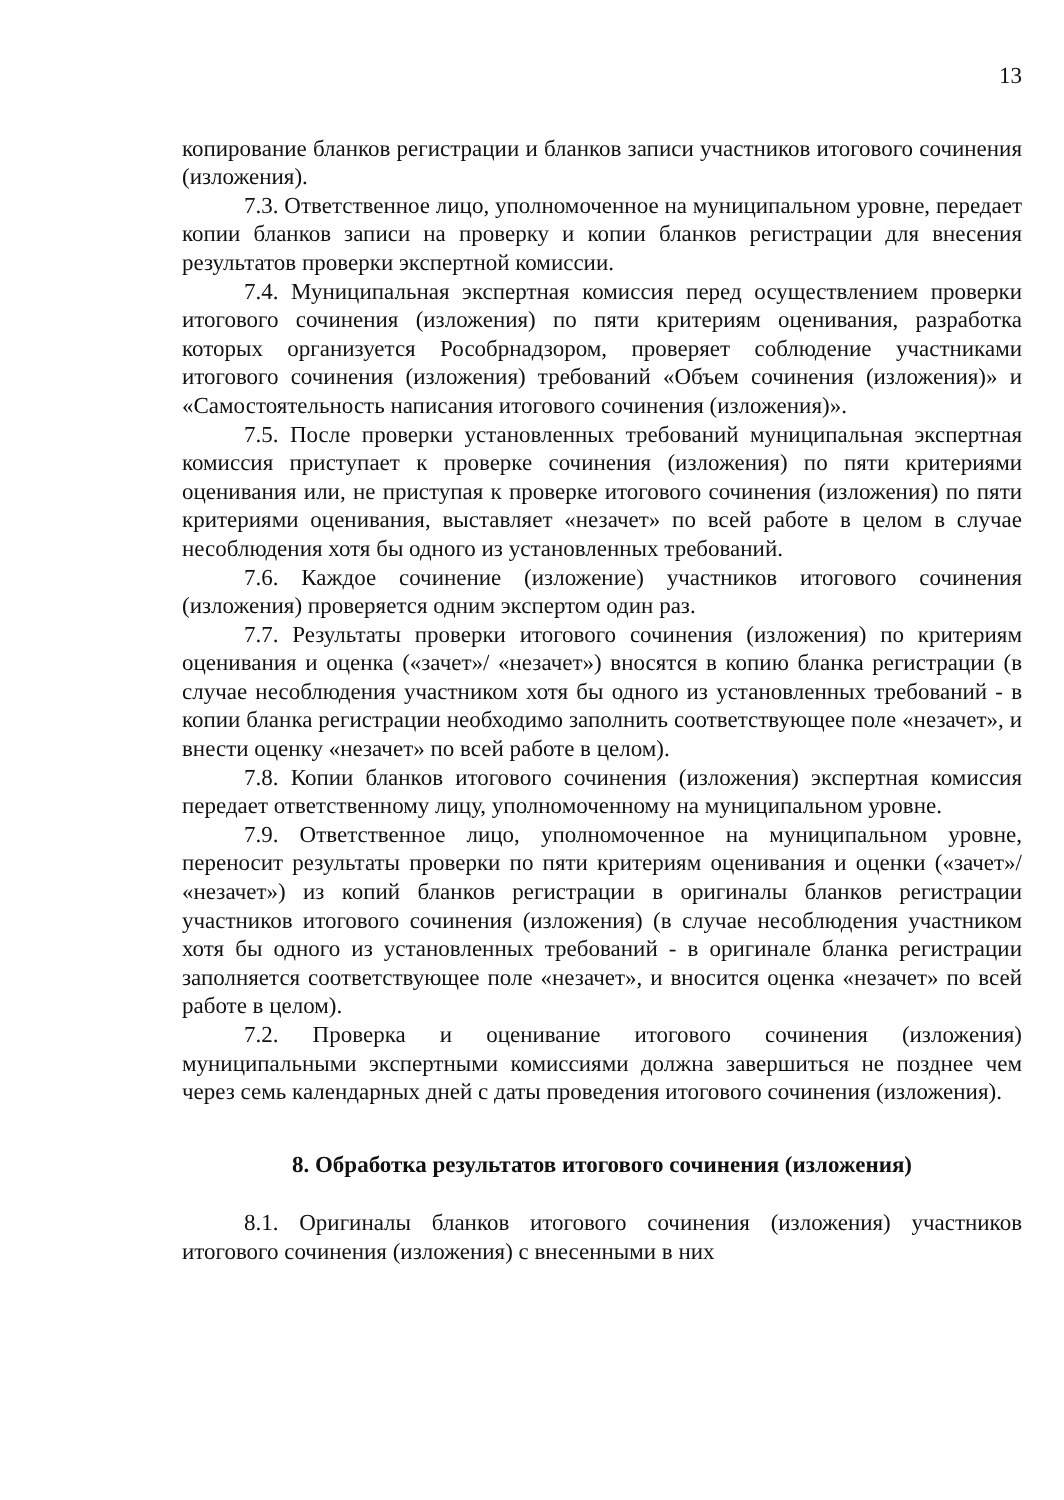13
копирование бланков регистрации и бланков записи участников итогового сочинения (изложения).
7.3. Ответственное лицо, уполномоченное на муниципальном уровне, передает копии бланков записи на проверку и копии бланков регистрации для внесения результатов проверки экспертной комиссии.
7.4. Муниципальная экспертная комиссия перед осуществлением проверки итогового сочинения (изложения) по пяти критериям оценивания, разработка которых организуется Рособрнадзором, проверяет соблюдение участниками итогового сочинения (изложения) требований «Объем сочинения (изложения)» и «Самостоятельность написания итогового сочинения (изложения)».
7.5. После проверки установленных требований муниципальная экспертная комиссия приступает к проверке сочинения (изложения) по пяти критериями оценивания или, не приступая к проверке итогового сочинения (изложения) по пяти критериями оценивания, выставляет «незачет» по всей работе в целом в случае несоблюдения хотя бы одного из установленных требований.
7.6. Каждое сочинение (изложение) участников итогового сочинения (изложения) проверяется одним экспертом один раз.
7.7. Результаты проверки итогового сочинения (изложения) по критериям оценивания и оценка («зачет»/ «незачет») вносятся в копию бланка регистрации (в случае несоблюдения участником хотя бы одного из установленных требований - в копии бланка регистрации необходимо заполнить соответствующее поле «незачет», и внести оценку «незачет» по всей работе в целом).
7.8. Копии бланков итогового сочинения (изложения) экспертная комиссия передает ответственному лицу, уполномоченному на муниципальном уровне.
7.9. Ответственное лицо, уполномоченное на муниципальном уровне, переносит результаты проверки по пяти критериям оценивания и оценки («зачет»/ «незачет») из копий бланков регистрации в оригиналы бланков регистрации участников итогового сочинения (изложения) (в случае несоблюдения участником хотя бы одного из установленных требований - в оригинале бланка регистрации заполняется соответствующее поле «незачет», и вносится оценка «незачет» по всей работе в целом).
7.2. Проверка и оценивание итогового сочинения (изложения) муниципальными экспертными комиссиями должна завершиться не позднее чем через семь календарных дней с даты проведения итогового сочинения (изложения).
8. Обработка результатов итогового сочинения (изложения)
8.1. Оригиналы бланков итогового сочинения (изложения) участников итогового сочинения (изложения) с внесенными в них